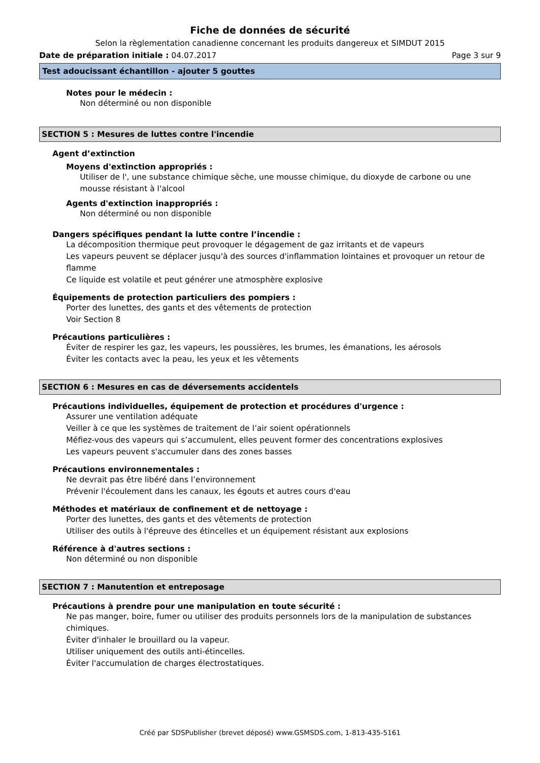Fiche de données de sécurité
Selon la règlementation canadienne concernant les produits dangereux et SIMDUT 2015
Date de préparation initiale : 04.07.2017 Page 3 sur 9
Test adoucissant échantillon - ajouter 5 gouttes
Notes pour le médecin :
Non déterminé ou non disponible
SECTION 5 : Mesures de luttes contre l'incendie
Agent d’extinction
Moyens d'extinction appropriés :
Utiliser de l', une substance chimique sèche, une mousse chimique, du dioxyde de carbone ou une mousse résistant à l'alcool
Agents d'extinction inappropriés :
Non déterminé ou non disponible
Dangers spécifiques pendant la lutte contre l’incendie :
La décomposition thermique peut provoquer le dégagement de gaz irritants et de vapeurs
Les vapeurs peuvent se déplacer jusqu'à des sources d'inflammation lointaines et provoquer un retour de flamme
Ce liquide est volatile et peut générer une atmosphère explosive
Équipements de protection particuliers des pompiers :
Porter des lunettes, des gants et des vêtements de protection
Voir Section 8
Précautions particulières :
Éviter de respirer les gaz, les vapeurs, les poussières, les brumes, les émanations, les aérosols
Éviter les contacts avec la peau, les yeux et les vêtements
SECTION 6 : Mesures en cas de déversements accidentels
Précautions individuelles, équipement de protection et procédures d'urgence :
Assurer une ventilation adéquate
Veiller à ce que les systèmes de traitement de l’air soient opérationnels
Méfiez-vous des vapeurs qui s’accumulent, elles peuvent former des concentrations explosives
Les vapeurs peuvent s'accumuler dans des zones basses
Précautions environnementales :
Ne devrait pas être libéré dans l’environnement
Prévenir l'écoulement dans les canaux, les égouts et autres cours d'eau
Méthodes et matériaux de confinement et de nettoyage :
Porter des lunettes, des gants et des vêtements de protection
Utiliser des outils à l'épreuve des étincelles et un équipement résistant aux explosions
Référence à d'autres sections :
Non déterminé ou non disponible
SECTION 7 : Manutention et entreposage
Précautions à prendre pour une manipulation en toute sécurité :
Ne pas manger, boire, fumer ou utiliser des produits personnels lors de la manipulation de substances chimiques.
Éviter d'inhaler le brouillard ou la vapeur.
Utiliser uniquement des outils anti-étincelles.
Éviter l'accumulation de charges électrostatiques.
Créé par SDSPublisher (brevet déposé) www.GSMSDS.com, 1-813-435-5161